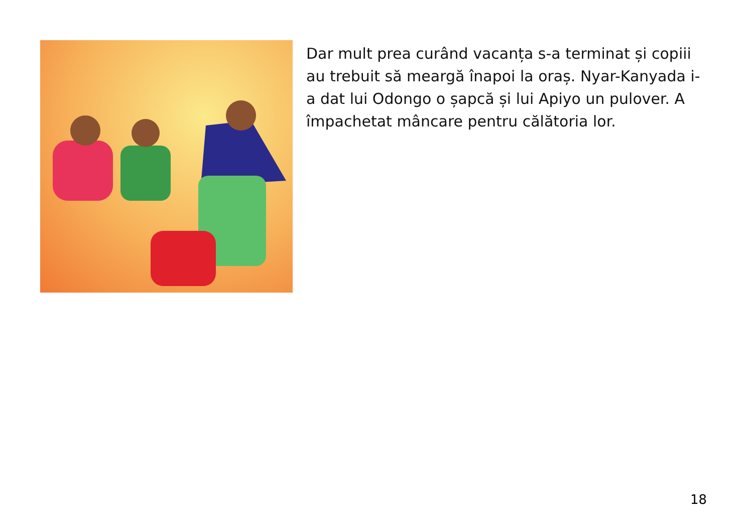Dar mult prea curând vacanța s-a terminat și copiii au trebuit să meargă înapoi la oraș. Nyar-Kanyada i-a dat lui Odongo o șapcă și lui Apiyo un pulover. A împachetat mâncare pentru călătoria lor.
18